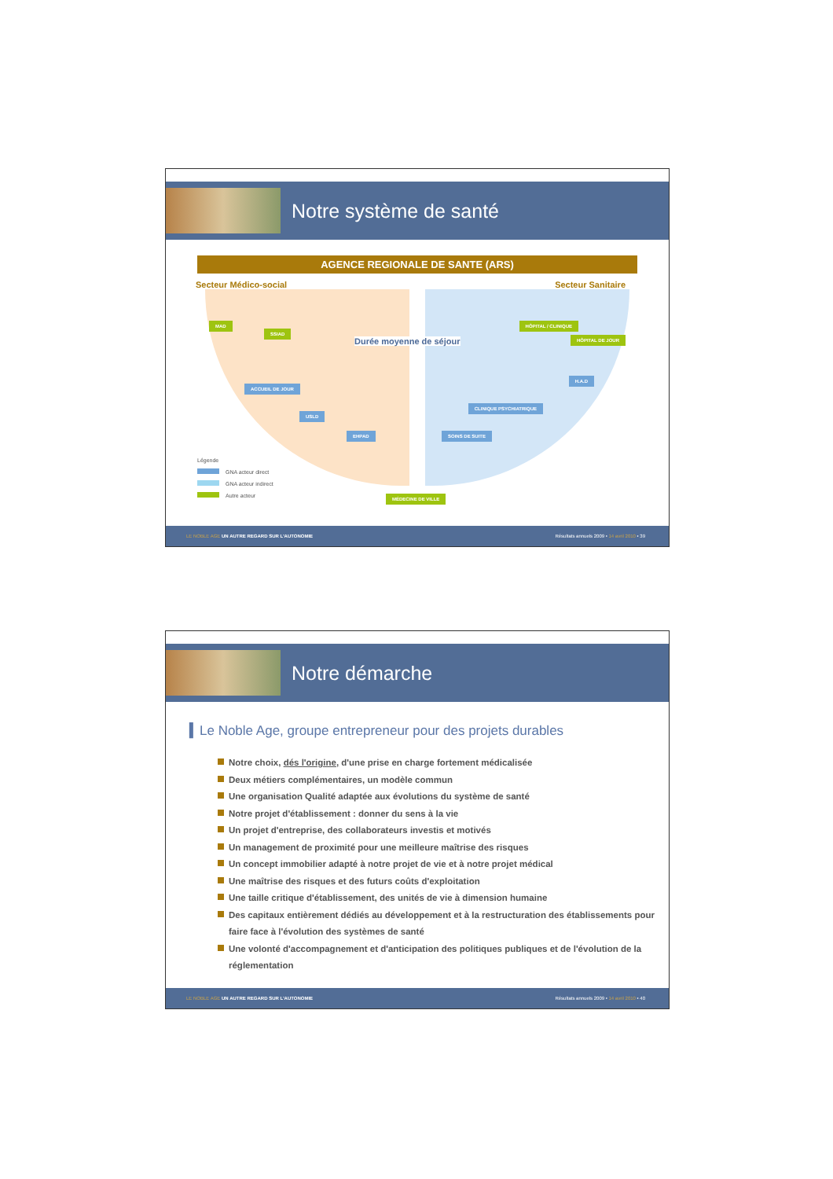Notre système de santé
AGENCE REGIONALE DE SANTE (ARS)
Secteur Médico-social Secteur Sanitaire
MAD
SSIAD
ACCUEIL DE JOUR
USLD
EHPAD
Durée moyenne de séjour
HÔPITAL / CLINIQUE
HÔPITAL DE JOUR
H.A.D
CLINIQUE PSYCHIATRIQUE
SOINS DE SUITE
MÉDECINE DE VILLE
Légende
GNA acteur direct
GNA acteur indirect
Autre acteur
LE NOBLE AGE UN AUTRE REGARD SUR L'AUTONOMIE Résultats annuels 2009 • 14 avril 2010 • 39
Notre démarche
▍Le Noble Age, groupe entrepreneur pour des projets durables
Notre choix, dés l'origine, d'une prise en charge fortement médicalisée
Deux métiers complémentaires, un modèle commun
Une organisation Qualité adaptée aux évolutions du système de santé
Notre projet d'établissement : donner du sens à la vie
Un projet d'entreprise, des collaborateurs investis et motivés
Un management de proximité pour une meilleure maîtrise des risques
Un concept immobilier adapté à notre projet de vie et à notre projet médical
Une maîtrise des risques et des futurs coûts d'exploitation
Une taille critique d'établissement, des unités de vie à dimension humaine
Des capitaux entièrement dédiés au développement et à la restructuration des établissements pour faire face à l'évolution des systèmes de santé
Une volonté d'accompagnement et d'anticipation des politiques publiques et de l'évolution de la réglementation
LE NOBLE AGE UN AUTRE REGARD SUR L'AUTONOMIE Résultats annuels 2009 • 14 avril 2010 • 40